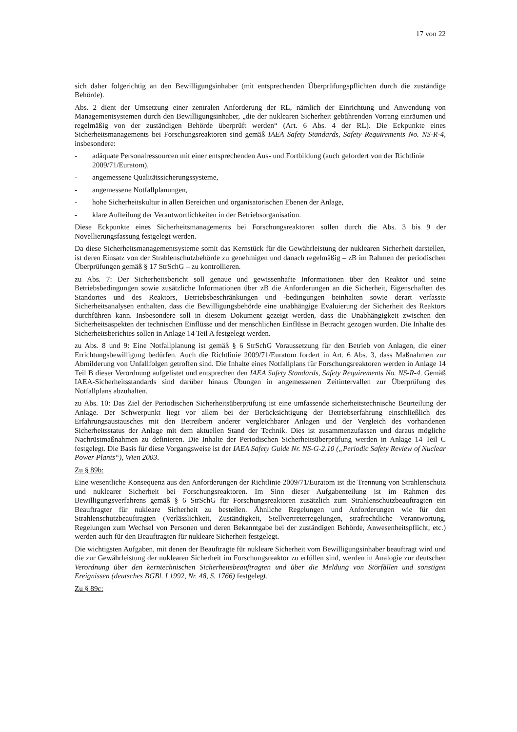17 von 22
sich daher folgerichtig an den Bewilligungsinhaber (mit entsprechenden Überprüfungspflichten durch die zuständige Behörde).
Abs. 2 dient der Umsetzung einer zentralen Anforderung der RL, nämlich der Einrichtung und Anwendung von Managementsystemen durch den Bewilligungsinhaber, „die der nuklearen Sicherheit gebührenden Vorrang einräumen und regelmäßig von der zuständigen Behörde überprüft werden“ (Art. 6 Abs. 4 der RL). Die Eckpunkte eines Sicherheitsmanagements bei Forschungsreaktoren sind gemäß IAEA Safety Standards, Safety Requirements No. NS-R-4, insbesondere:
- adäquate Personalressourcen mit einer entsprechenden Aus- und Fortbildung (auch gefordert von der Richtlinie 2009/71/Euratom),
- angemessene Qualitätssicherungssysteme,
- angemessene Notfallplanungen,
- hohe Sicherheitskultur in allen Bereichen und organisatorischen Ebenen der Anlage,
- klare Aufteilung der Verantwortlichkeiten in der Betriebsorganisation.
Diese Eckpunkte eines Sicherheitsmanagements bei Forschungsreaktoren sollen durch die Abs. 3 bis 9 der Novellierungsfassung festgelegt werden.
Da diese Sicherheitsmanagementsysteme somit das Kernstück für die Gewährleistung der nuklearen Sicherheit darstellen, ist deren Einsatz von der Strahlenschutzbehörde zu genehmigen und danach regelmäßig – zB im Rahmen der periodischen Überprüfungen gemäß § 17 StrSchG – zu kontrollieren.
zu Abs. 7: Der Sicherheitsbericht soll genaue und gewissenhafte Informationen über den Reaktor und seine Betriebsbedingungen sowie zusätzliche Informationen über zB die Anforderungen an die Sicherheit, Eigenschaften des Standortes und des Reaktors, Betriebsbeschränkungen und -bedingungen beinhalten sowie derart verfasste Sicherheitsanalysen enthalten, dass die Bewilligungsbehörde eine unabhängige Evaluierung der Sicherheit des Reaktors durchführen kann. Insbesondere soll in diesem Dokument gezeigt werden, dass die Unabhängigkeit zwischen den Sicherheitsaspekten der technischen Einflüsse und der menschlichen Einflüsse in Betracht gezogen wurden. Die Inhalte des Sicherheitsberichtes sollen in Anlage 14 Teil A festgelegt werden.
zu Abs. 8 und 9: Eine Notfallplanung ist gemäß § 6 StrSchG Voraussetzung für den Betrieb von Anlagen, die einer Errichtungsbewilligung bedürfen. Auch die Richtlinie 2009/71/Euratom fordert in Art. 6 Abs. 3, dass Maßnahmen zur Abmilderung von Unfallfolgen getroffen sind. Die Inhalte eines Notfallplans für Forschungsreaktoren werden in Anlage 14 Teil B dieser Verordnung aufgelistet und entsprechen den IAEA Safety Standards, Safety Requirements No. NS-R-4. Gemäß IAEA-Sicherheitsstandards sind darüber hinaus Übungen in angemessenen Zeitintervallen zur Überprüfung des Notfallplans abzuhalten.
zu Abs. 10: Das Ziel der Periodischen Sicherheitsüberprüfung ist eine umfassende sicherheitstechnische Beurteilung der Anlage. Der Schwerpunkt liegt vor allem bei der Berücksichtigung der Betriebserfahrung einschließlich des Erfahrungsaustausches mit den Betreibern anderer vergleichbarer Anlagen und der Vergleich des vorhandenen Sicherheitsstatus der Anlage mit dem aktuellen Stand der Technik. Dies ist zusammenzufassen und daraus mögliche Nachrüstmaßnahmen zu definieren. Die Inhalte der Periodischen Sicherheitsüberprüfung werden in Anlage 14 Teil C festgelegt. Die Basis für diese Vorgangsweise ist der IAEA Safety Guide Nr. NS-G-2.10 („Periodic Safety Review of Nuclear Power Plants“), Wien 2003.
Zu § 89b:
Eine wesentliche Konsequenz aus den Anforderungen der Richtlinie 2009/71/Euratom ist die Trennung von Strahlenschutz und nuklearer Sicherheit bei Forschungsreaktoren. Im Sinn dieser Aufgabenteilung ist im Rahmen des Bewilligungsverfahrens gemäß § 6 StrSchG für Forschungsreaktoren zusätzlich zum Strahlenschutzbeauftragten ein Beauftragter für nukleare Sicherheit zu bestellen. Ähnliche Regelungen und Anforderungen wie für den Strahlenschutzbeauftragten (Verlässlichkeit, Zuständigkeit, Stellvertreterregelungen, strafrechtliche Verantwortung, Regelungen zum Wechsel von Personen und deren Bekanntgabe bei der zuständigen Behörde, Anwesenheitspflicht, etc.) werden auch für den Beauftragten für nukleare Sicherheit festgelegt.
Die wichtigsten Aufgaben, mit denen der Beauftragte für nukleare Sicherheit vom Bewilligungsinhaber beauftragt wird und die zur Gewährleistung der nuklearen Sicherheit im Forschungsreaktor zu erfüllen sind, werden in Analogie zur deutschen Verordnung über den kerntechnischen Sicherheitsbeauftragten und über die Meldung von Störfällen und sonstigen Ereignissen (deutsches BGBl. I 1992, Nr. 48, S. 1766) festgelegt.
Zu § 89c: